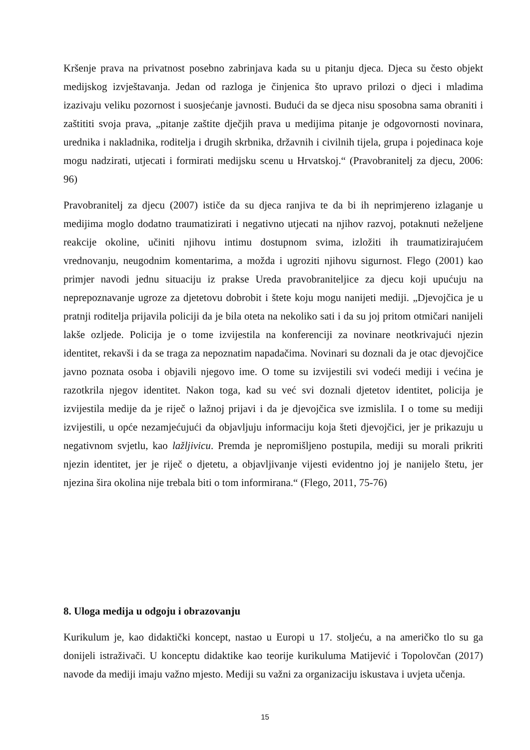Kršenje prava na privatnost posebno zabrinjava kada su u pitanju djeca. Djeca su često objekt medijskog izvještavanja. Jedan od razloga je činjenica što upravo prilozi o djeci i mladima izazivaju veliku pozornost i suosjećanje javnosti. Budući da se djeca nisu sposobna sama obraniti i zaštititi svoja prava, „pitanje zaštite dječjih prava u medijima pitanje je odgovornosti novinara, urednika i nakladnika, roditelja i drugih skrbnika, državnih i civilnih tijela, grupa i pojedinaca koje mogu nadzirati, utjecati i formirati medijsku scenu u Hrvatskoj.“ (Pravobranitelj za djecu, 2006: 96)
Pravobranitelj za djecu (2007) ističe da su djeca ranjiva te da bi ih neprimjereno izlaganje u medijima moglo dodatno traumatizirati i negativno utjecati na njihov razvoj, potaknuti neželjene reakcije okoline, učiniti njihovu intimu dostupnom svima, izložiti ih traumatizirajućem vrednovanju, neugodnim komentarima, a možda i ugroziti njihovu sigurnost. Flego (2001) kao primjer navodi jednu situaciju iz prakse Ureda pravobraniteljice za djecu koji upućuju na neprepoznavanje ugroze za djetetovu dobrobit i štete koju mogu nanijeti mediji. „Djevojčica je u pratnji roditelja prijavila policiji da je bila oteta na nekoliko sati i da su joj pritom otmičari nanijeli lakše ozljede. Policija je o tome izvijestila na konferenciji za novinare neotkrivajući njezin identitet, rekavši i da se traga za nepoznatim napadačima. Novinari su doznali da je otac djevojčice javno poznata osoba i objavili njegovo ime. O tome su izvijestili svi vodeći mediji i većina je razotkrila njegov identitet. Nakon toga, kad su već svi doznali djetetov identitet, policija je izvijestila medije da je riječ o lažnoj prijavi i da je djevojčica sve izmislila. I o tome su mediji izvijestili, u opće nezamjećujući da objavljuju informaciju koja šteti djevojčici, jer je prikazuju u negativnom svjetlu, kao lažljivicu. Premda je nepromišljeno postupila, mediji su morali prikriti njezin identitet, jer je riječ o djetetu, a objavljivanje vijesti evidentno joj je nanijelo štetu, jer njezina šira okolina nije trebala biti o tom informirana.“ (Flego, 2011, 75-76)
8. Uloga medija u odgoju i obrazovanju
Kurikulum je, kao didaktički koncept, nastao u Europi u 17. stoljeću, a na američko tlo su ga donijeli istraživači. U konceptu didaktike kao teorije kurikuluma Matijević i Topolovčan (2017) navode da mediji imaju važno mjesto. Mediji su važni za organizaciju iskustava i uvjeta učenja.
15